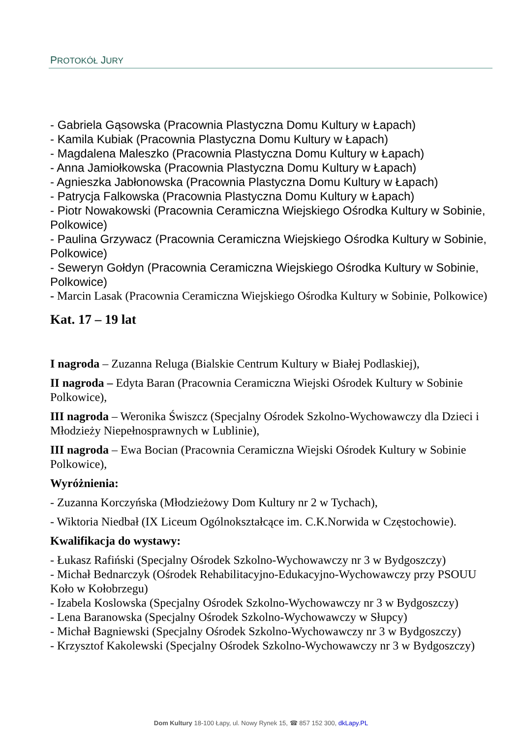PROTOKÓŁ JURY
- Gabriela Gąsowska (Pracownia Plastyczna Domu Kultury w Łapach)
- Kamila Kubiak (Pracownia Plastyczna Domu Kultury w Łapach)
- Magdalena Maleszko (Pracownia Plastyczna Domu Kultury w Łapach)
- Anna Jamiołkowska (Pracownia Plastyczna Domu Kultury w Łapach)
- Agnieszka Jabłonowska (Pracownia Plastyczna Domu Kultury w Łapach)
- Patrycja Falkowska (Pracownia Plastyczna Domu Kultury w Łapach)
- Piotr Nowakowski (Pracownia Ceramiczna Wiejskiego Ośrodka Kultury w Sobinie, Polkowice)
- Paulina Grzywacz (Pracownia Ceramiczna Wiejskiego Ośrodka Kultury w Sobinie, Polkowice)
- Seweryn Gołdyn (Pracownia Ceramiczna Wiejskiego Ośrodka Kultury w Sobinie, Polkowice)
- Marcin Lasak (Pracownia Ceramiczna Wiejskiego Ośrodka Kultury w Sobinie, Polkowice)
Kat. 17 – 19 lat
I nagroda – Zuzanna Reluga (Bialskie Centrum Kultury w Białej Podlaskiej),
II nagroda – Edyta Baran (Pracownia Ceramiczna Wiejski Ośrodek Kultury w Sobinie Polkowice),
III nagroda – Weronika Świszcz (Specjalny Ośrodek Szkolno-Wychowawczy dla Dzieci i Młodzieży Niepełnosprawnych w Lublinie),
III nagroda – Ewa Bocian (Pracownia Ceramiczna Wiejski Ośrodek Kultury w Sobinie Polkowice),
Wyróżnienia:
- Zuzanna Korczyńska (Młodzieżowy Dom Kultury nr 2 w Tychach),
- Wiktoria Niedbał (IX Liceum Ogólnokształcące im. C.K.Norwida w Częstochowie).
Kwalifikacja do wystawy:
- Łukasz Rafiński (Specjalny Ośrodek Szkolno-Wychowawczy nr 3 w Bydgoszczy)
- Michał Bednarczyk (Ośrodek Rehabilitacyjno-Edukacyjno-Wychowawczy przy PSOUU Koło w Kołobrzegu)
- Izabela Koslowska (Specjalny Ośrodek Szkolno-Wychowawczy nr 3 w Bydgoszczy)
- Lena Baranowska (Specjalny Ośrodek Szkolno-Wychowawczy w Słupcy)
- Michał Bagniewski (Specjalny Ośrodek Szkolno-Wychowawczy nr 3 w Bydgoszczy)
- Krzysztof Kakolewski (Specjalny Ośrodek Szkolno-Wychowawczy nr 3 w Bydgoszczy)
Dom Kultury 18-100 Łapy, ul. Nowy Rynek 15, ☎ 857 152 300, dkLapy.PL